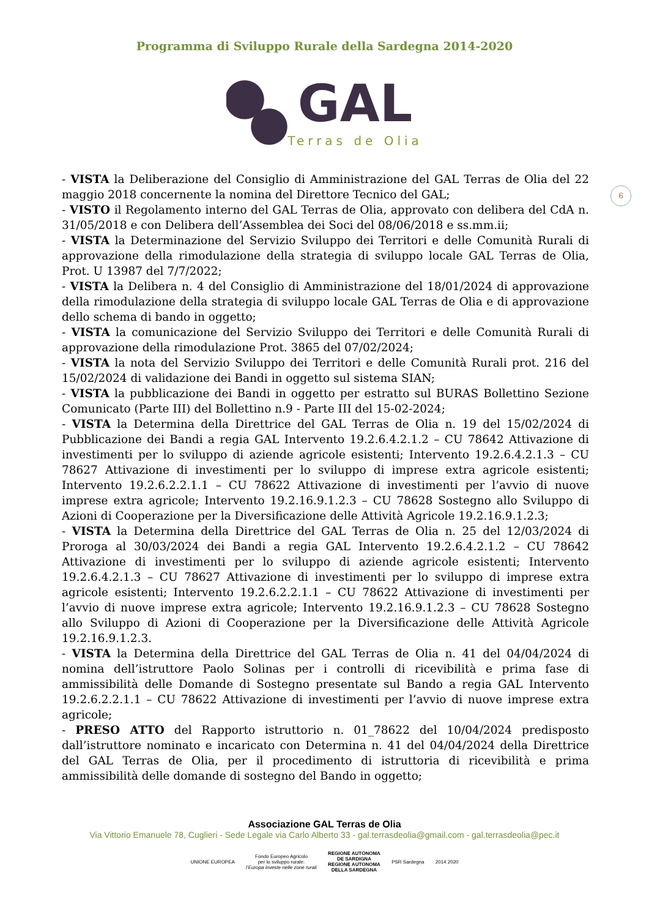Programma di Sviluppo Rurale della Sardegna 2014-2020
GAL Terras de Olia
6
- VISTA la Deliberazione del Consiglio di Amministrazione del GAL Terras de Olia del 22 maggio 2018 concernente la nomina del Direttore Tecnico del GAL;
- VISTO il Regolamento interno del GAL Terras de Olia, approvato con delibera del CdA n. 31/05/2018 e con Delibera dell’Assemblea dei Soci del 08/06/2018 e ss.mm.ii;
- VISTA la Determinazione del Servizio Sviluppo dei Territori e delle Comunità Rurali di approvazione della rimodulazione della strategia di sviluppo locale GAL Terras de Olia, Prot. U 13987 del 7/7/2022;
- VISTA la Delibera n. 4 del Consiglio di Amministrazione del 18/01/2024 di approvazione della rimodulazione della strategia di sviluppo locale GAL Terras de Olia e di approvazione dello schema di bando in oggetto;
- VISTA la comunicazione del Servizio Sviluppo dei Territori e delle Comunità Rurali di approvazione della rimodulazione Prot. 3865 del 07/02/2024;
- VISTA la nota del Servizio Sviluppo dei Territori e delle Comunità Rurali prot. 216 del 15/02/2024 di validazione dei Bandi in oggetto sul sistema SIAN;
- VISTA la pubblicazione dei Bandi in oggetto per estratto sul BURAS Bollettino Sezione Comunicato (Parte III) del Bollettino n.9 - Parte III del 15-02-2024;
- VISTA la Determina della Direttrice del GAL Terras de Olia n. 19 del 15/02/2024 di Pubblicazione dei Bandi a regia GAL Intervento 19.2.6.4.2.1.2 – CU 78642 Attivazione di investimenti per lo sviluppo di aziende agricole esistenti; Intervento 19.2.6.4.2.1.3 – CU 78627 Attivazione di investimenti per lo sviluppo di imprese extra agricole esistenti; Intervento 19.2.6.2.2.1.1 – CU 78622 Attivazione di investimenti per l’avvio di nuove imprese extra agricole; Intervento 19.2.16.9.1.2.3 – CU 78628 Sostegno allo Sviluppo di Azioni di Cooperazione per la Diversificazione delle Attività Agricole 19.2.16.9.1.2.3;
- VISTA la Determina della Direttrice del GAL Terras de Olia n. 25 del 12/03/2024 di Proroga al 30/03/2024 dei Bandi a regia GAL Intervento 19.2.6.4.2.1.2 – CU 78642 Attivazione di investimenti per lo sviluppo di aziende agricole esistenti; Intervento 19.2.6.4.2.1.3 – CU 78627 Attivazione di investimenti per lo sviluppo di imprese extra agricole esistenti; Intervento 19.2.6.2.2.1.1 – CU 78622 Attivazione di investimenti per l’avvio di nuove imprese extra agricole; Intervento 19.2.16.9.1.2.3 – CU 78628 Sostegno allo Sviluppo di Azioni di Cooperazione per la Diversificazione delle Attività Agricole 19.2.16.9.1.2.3.
- VISTA la Determina della Direttrice del GAL Terras de Olia n. 41 del 04/04/2024 di nomina dell’istruttore Paolo Solinas per i controlli di ricevibilità e prima fase di ammissibilità delle Domande di Sostegno presentate sul Bando a regia GAL Intervento 19.2.6.2.2.1.1 – CU 78622 Attivazione di investimenti per l’avvio di nuove imprese extra agricole;
- PRESO ATTO del Rapporto istruttorio n. 01_78622 del 10/04/2024 predisposto dall’istruttore nominato e incaricato con Determina n. 41 del 04/04/2024 della Direttrice del GAL Terras de Olia, per il procedimento di istruttoria di ricevibilità e prima ammissibilità delle domande di sostegno del Bando in oggetto;
Associazione GAL Terras de Olia
Via Vittorio Emanuele 78, Cuglieri - Sede Legale via Carlo Alberto 33 - gal.terrasdeolia@gmail.com - gal.terrasdeolia@pec.it
UNIONE EUROPEA Fondo Europeo Agricolo
per lo sviluppo rurale:
l’Europa investe nelle zone rurali REGIONE AUTÒNOMA
DE SARDIGNA
REGIONE AUTONOMA
DELLA SARDEGNA PSR Sardegna 2014 2020